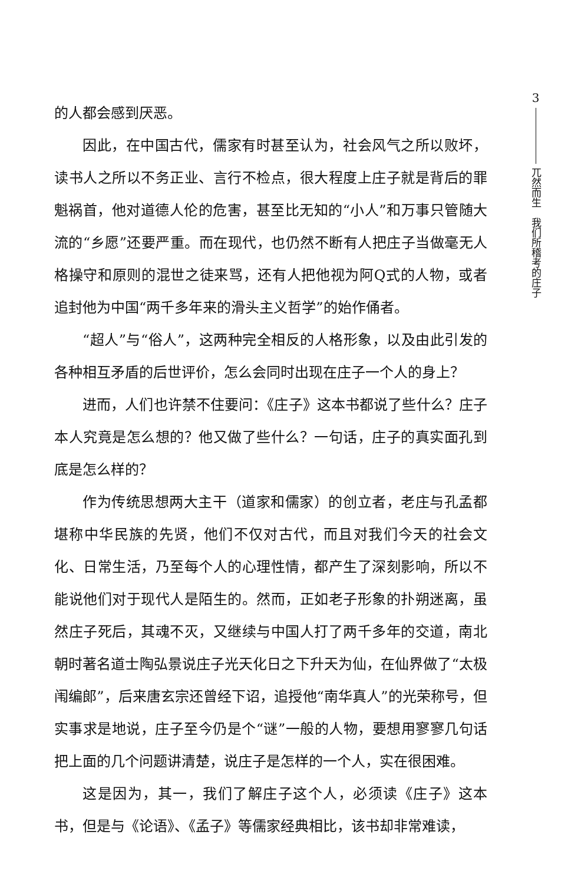的人都会感到厌恶。
因此，在中国古代，儒家有时甚至认为，社会风气之所以败坏，读书人之所以不务正业、言行不检点，很大程度上庄子就是背后的罪魁祸首，他对道德人伦的危害，甚至比无知的“小人”和万事只管随大流的“乡愿”还要严重。而在现代，也仍然不断有人把庄子当做毫无人格操守和原则的混世之徒来骂，还有人把他视为阿Q式的人物，或者追封他为中国“两千多年来的滑头主义哲学”的始作俑者。
“超人”与“俗人”，这两种完全相反的人格形象，以及由此引发的各种相互矛盾的后世评价，怎么会同时出现在庄子一个人的身上？
进而，人们也许禁不住要问：《庄子》这本书都说了些什么？庄子本人究竟是怎么想的？他又做了些什么？一句话，庄子的真实面孔到底是怎么样的？
作为传统思想两大主干（道家和儒家）的创立者，老庄与孔孟都堪称中华民族的先贤，他们不仅对古代，而且对我们今天的社会文化、日常生活，乃至每个人的心理性情，都产生了深刻影响，所以不能说他们对于现代人是陌生的。然而，正如老子形象的扑朔迷离，虽然庄子死后，其魂不灭，又继续与中国人打了两千多年的交道，南北朝时著名道士陶弘景说庄子光天化日之下升天为仙，在仙界做了“太极闱编郎”，后来唐玄宗还曾经下诏，追授他“南华真人”的光荣称号，但实事求是地说，庄子至今仍是个“谜”一般的人物，要想用寥寥几句话把上面的几个问题讲清楚，说庄子是怎样的一个人，实在很困难。
这是因为，其一，我们了解庄子这个人，必须读《庄子》这本书，但是与《论语》、《孟子》等儒家经典相比，该书却非常难读，
3
兀然而生　我们所稽考的庄子